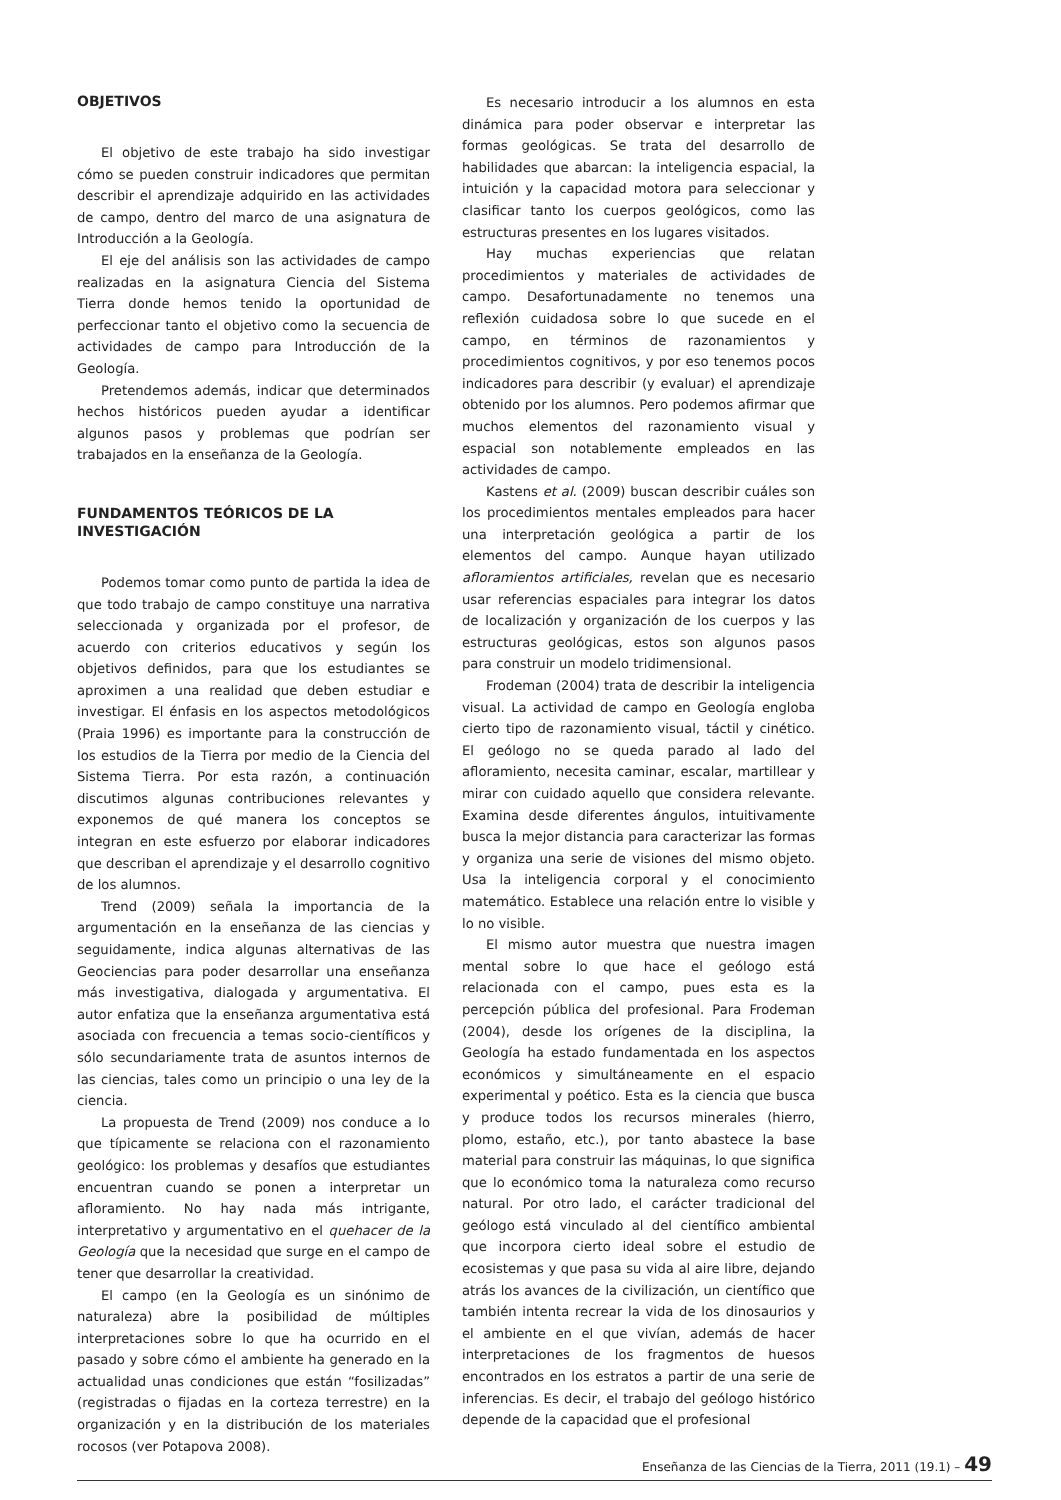OBJETIVOS
El objetivo de este trabajo ha sido investigar cómo se pueden construir indicadores que permitan describir el aprendizaje adquirido en las actividades de campo, dentro del marco de una asignatura de Introducción a la Geología.
El eje del análisis son las actividades de campo realizadas en la asignatura Ciencia del Sistema Tierra donde hemos tenido la oportunidad de perfeccionar tanto el objetivo como la secuencia de actividades de campo para Introducción de la Geología.
Pretendemos además, indicar que determinados hechos históricos pueden ayudar a identificar algunos pasos y problemas que podrían ser trabajados en la enseñanza de la Geología.
FUNDAMENTOS TEÓRICOS DE LA INVESTIGACIÓN
Podemos tomar como punto de partida la idea de que todo trabajo de campo constituye una narrativa seleccionada y organizada por el profesor, de acuerdo con criterios educativos y según los objetivos definidos, para que los estudiantes se aproximen a una realidad que deben estudiar e investigar. El énfasis en los aspectos metodológicos (Praia 1996) es importante para la construcción de los estudios de la Tierra por medio de la Ciencia del Sistema Tierra. Por esta razón, a continuación discutimos algunas contribuciones relevantes y exponemos de qué manera los conceptos se integran en este esfuerzo por elaborar indicadores que describan el aprendizaje y el desarrollo cognitivo de los alumnos.
Trend (2009) señala la importancia de la argumentación en la enseñanza de las ciencias y seguidamente, indica algunas alternativas de las Geociencias para poder desarrollar una enseñanza más investigativa, dialogada y argumentativa. El autor enfatiza que la enseñanza argumentativa está asociada con frecuencia a temas socio-científicos y sólo secundariamente trata de asuntos internos de las ciencias, tales como un principio o una ley de la ciencia.
La propuesta de Trend (2009) nos conduce a lo que típicamente se relaciona con el razonamiento geológico: los problemas y desafíos que estudiantes encuentran cuando se ponen a interpretar un afloramiento. No hay nada más intrigante, interpretativo y argumentativo en el quehacer de la Geología que la necesidad que surge en el campo de tener que desarrollar la creatividad.
El campo (en la Geología es un sinónimo de naturaleza) abre la posibilidad de múltiples interpretaciones sobre lo que ha ocurrido en el pasado y sobre cómo el ambiente ha generado en la actualidad unas condiciones que están “fosilizadas” (registradas o fijadas en la corteza terrestre) en la organización y en la distribución de los materiales rocosos (ver Potapova 2008).
Es necesario introducir a los alumnos en esta dinámica para poder observar e interpretar las formas geológicas. Se trata del desarrollo de habilidades que abarcan: la inteligencia espacial, la intuición y la capacidad motora para seleccionar y clasificar tanto los cuerpos geológicos, como las estructuras presentes en los lugares visitados.
Hay muchas experiencias que relatan procedimientos y materiales de actividades de campo. Desafortunadamente no tenemos una reflexión cuidadosa sobre lo que sucede en el campo, en términos de razonamientos y procedimientos cognitivos, y por eso tenemos pocos indicadores para describir (y evaluar) el aprendizaje obtenido por los alumnos. Pero podemos afirmar que muchos elementos del razonamiento visual y espacial son notablemente empleados en las actividades de campo.
Kastens et al. (2009) buscan describir cuáles son los procedimientos mentales empleados para hacer una interpretación geológica a partir de los elementos del campo. Aunque hayan utilizado afloramientos artificiales, revelan que es necesario usar referencias espaciales para integrar los datos de localización y organización de los cuerpos y las estructuras geológicas, estos son algunos pasos para construir un modelo tridimensional.
Frodeman (2004) trata de describir la inteligencia visual. La actividad de campo en Geología engloba cierto tipo de razonamiento visual, táctil y cinético. El geólogo no se queda parado al lado del afloramiento, necesita caminar, escalar, martillear y mirar con cuidado aquello que considera relevante. Examina desde diferentes ángulos, intuitivamente busca la mejor distancia para caracterizar las formas y organiza una serie de visiones del mismo objeto. Usa la inteligencia corporal y el conocimiento matemático. Establece una relación entre lo visible y lo no visible.
El mismo autor muestra que nuestra imagen mental sobre lo que hace el geólogo está relacionada con el campo, pues esta es la percepción pública del profesional. Para Frodeman (2004), desde los orígenes de la disciplina, la Geología ha estado fundamentada en los aspectos económicos y simultáneamente en el espacio experimental y poético. Esta es la ciencia que busca y produce todos los recursos minerales (hierro, plomo, estaño, etc.), por tanto abastece la base material para construir las máquinas, lo que significa que lo económico toma la naturaleza como recurso natural. Por otro lado, el carácter tradicional del geólogo está vinculado al del científico ambiental que incorpora cierto ideal sobre el estudio de ecosistemas y que pasa su vida al aire libre, dejando atrás los avances de la civilización, un científico que también intenta recrear la vida de los dinosaurios y el ambiente en el que vivían, además de hacer interpretaciones de los fragmentos de huesos encontrados en los estratos a partir de una serie de inferencias. Es decir, el trabajo del geólogo histórico depende de la capacidad que el profesional
Enseñanza de las Ciencias de la Tierra, 2011 (19.1) – 49